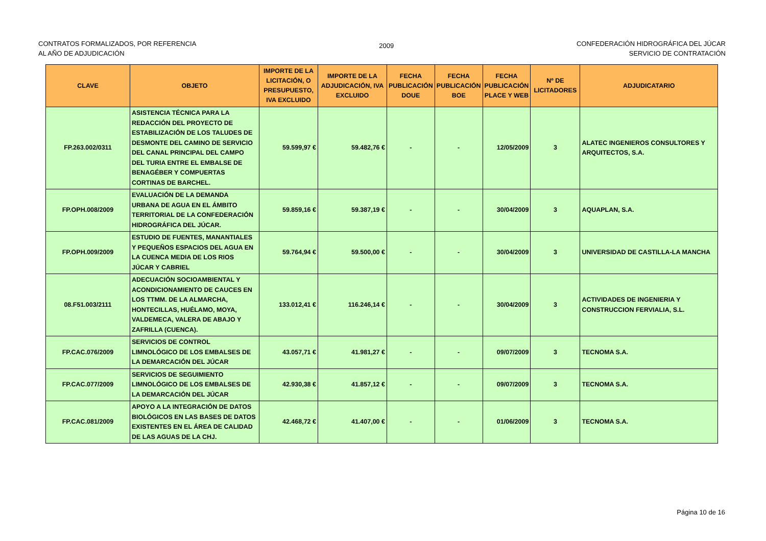CONTRATOS FORMALIZADOS, POR REFERENCIA
AL AÑO DE ADJUDICACIÓN
2009
CONFEDERACIÓN HIDROGRÁFICA DEL JÚCAR
SERVICIO DE CONTRATACIÓN
| CLAVE | OBJETO | IMPORTE DE LA LICITACIÓN, O PRESUPUESTO, IVA EXCLUIDO | IMPORTE DE LA ADJUDICACIÓN, IVA EXCLUIDO | FECHA PUBLICACIÓN DOUE | FECHA PUBLICACIÓN BOE | FECHA PUBLICACIÓN PLACE Y WEB | Nº DE LICITADORES | ADJUDICATARIO |
| --- | --- | --- | --- | --- | --- | --- | --- | --- |
| FP.263.002/0311 | ASISTENCIA TÉCNICA PARA LA REDACCIÓN DEL PROYECTO DE ESTABILIZACIÓN DE LOS TALUDES DE DESMONTE DEL CAMINO DE SERVICIO DEL CANAL PRINCIPAL DEL CAMPO DEL TURIA ENTRE EL EMBALSE DE BENAGÉBER Y COMPUERTAS CORTINAS DE BARCHEL. | 59.599,97 € | 59.482,76 € | - | - | 12/05/2009 | 3 | ALATEC INGENIEROS CONSULTORES Y ARQUITECTOS, S.A. |
| FP.OPH.008/2009 | EVALUACIÓN DE LA DEMANDA URBANA DE AGUA EN EL ÁMBITO TERRITORIAL DE LA CONFEDERACIÓN HIDROGRÁFICA DEL JÚCAR. | 59.859,16 € | 59.387,19 € | - | - | 30/04/2009 | 3 | AQUAPLAN, S.A. |
| FP.OPH.009/2009 | ESTUDIO DE FUENTES, MANANTIALES Y PEQUEÑOS ESPACIOS DEL AGUA EN LA CUENCA MEDIA DE LOS RIOS JÚCAR Y CABRIEL | 59.764,94 € | 59.500,00 € | - | - | 30/04/2009 | 3 | UNIVERSIDAD DE CASTILLA-LA MANCHA |
| 08.F51.003/2111 | ADECUACIÓN SOCIOAMBIENTAL Y ACONDICIONAMIENTO DE CAUCES EN LOS TTMM. DE LA ALMARCHA, HONTECILLAS, HUÉLAMO, MOYA, VALDEMECA, VALERA DE ABAJO Y ZAFRILLA (CUENCA). | 133.012,41 € | 116.246,14 € | - | - | 30/04/2009 | 3 | ACTIVIDADES DE INGENIERIA Y CONSTRUCCION FERVIALIA, S.L. |
| FP.CAC.076/2009 | SERVICIOS DE CONTROL LIMNOLÓGICO DE LOS EMBALSES DE LA DEMARCACIÓN DEL JÚCAR | 43.057,71 € | 41.981,27 € | - | - | 09/07/2009 | 3 | TECNOMA S.A. |
| FP.CAC.077/2009 | SERVICIOS DE SEGUIMIENTO LIMNOLÓGICO DE LOS EMBALSES DE LA DEMARCACIÓN DEL JÚCAR | 42.930,38 € | 41.857,12 € | - | - | 09/07/2009 | 3 | TECNOMA S.A. |
| FP.CAC.081/2009 | APOYO A LA INTEGRACIÓN DE DATOS BIOLÓGICOS EN LAS BASES DE DATOS EXISTENTES EN EL ÁREA DE CALIDAD DE LAS AGUAS DE LA CHJ. | 42.468,72 € | 41.407,00 € | - | - | 01/06/2009 | 3 | TECNOMA S.A. |
Página 10 de 16